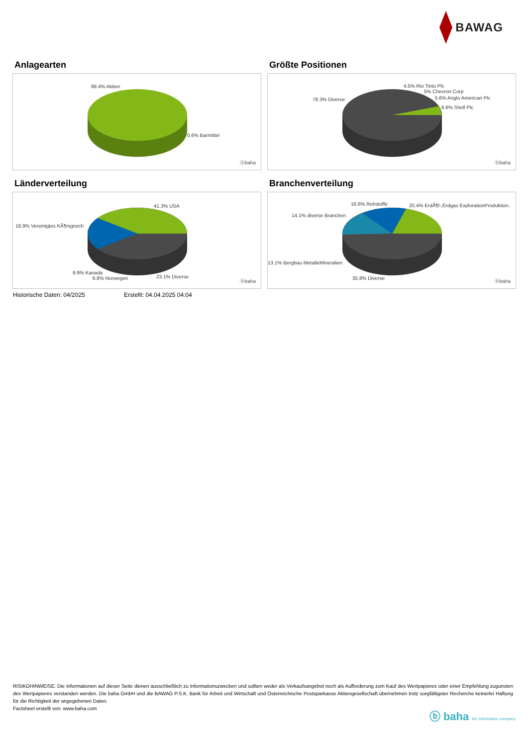BAWAG
Anlagearten
99.4% Aktien
0.6% Barmittel
ⓑbaha
Größte Positionen
78.3% Diverse
4.5% Rio Tinto Plc
5% Chevron Corp
5.6% Anglo American Plc
6.6% Shell Plc
ⓑbaha
Länderverteilung
41.3% USA
18.9% Vereinigtes KÃ¶nigreich
9.9% Kanada
6.8% Norwegen 23.1% Diverse
ⓑbaha
Branchenverteilung
16.6% Rohstoffe 20.4% ErdÃ¶l-,Erdgas ExplorationProduktion..
14.1% diverse Branchen
13.1% Bergbau MetalleMineralien
35.8% Diverse
ⓑbaha
Historische Daten: 04/2025 Erstellt: 04.04.2025 04:04
RISIKOHINWEISE: Die Informationen auf dieser Seite dienen ausschließlich zu Informationszwecken und sollten weder als Verkaufsangebot noch als Aufforderung zum Kauf des Wertpapieres oder einer Empfehlung zugunsten des Wertpapieres verstanden werden. Die baha GmbH und die BAWAG P.S.K. Bank für Arbeit und Wirtschaft und Österreichische Postsparkasse Aktiengesellschaft übernehmen trotz sorgfältigster Recherche keinerlei Haftung für die Richtigkeit der angegebenen Daten.
Factsheet erstellt von: www.baha.com
ⓑ baha the information company